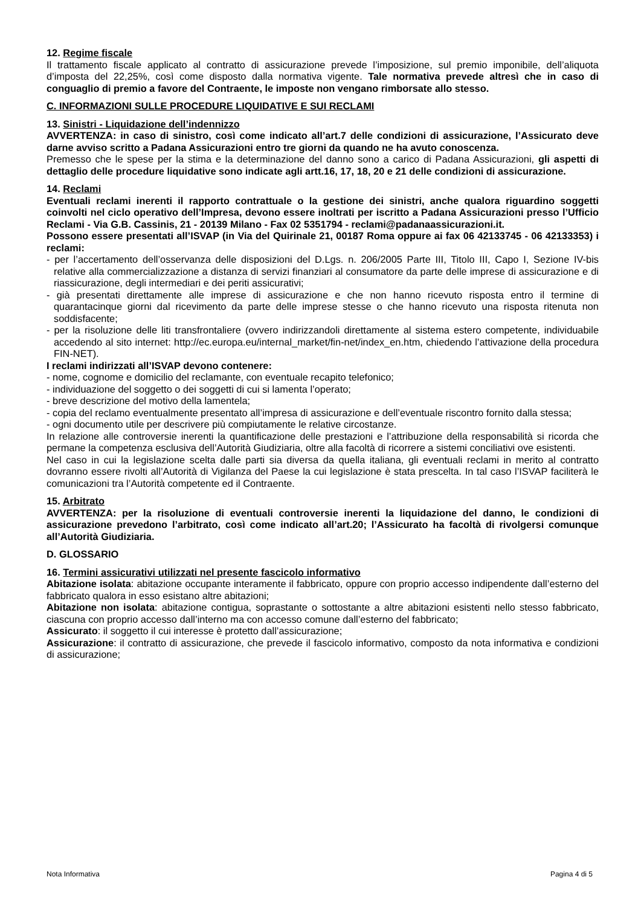12. Regime fiscale
Il trattamento fiscale applicato al contratto di assicurazione prevede l’imposizione, sul premio imponibile, dell’aliquota d’imposta del 22,25%, così come disposto dalla normativa vigente. Tale normativa prevede altresì che in caso di conguaglio di premio a favore del Contraente, le imposte non vengano rimborsate allo stesso.
C. INFORMAZIONI SULLE PROCEDURE LIQUIDATIVE E SUI RECLAMI
13. Sinistri - Liquidazione dell’indennizzo
AVVERTENZA: in caso di sinistro, così come indicato all’art.7 delle condizioni di assicurazione, l’Assicurato deve darne avviso scritto a Padana Assicurazioni entro tre giorni da quando ne ha avuto conoscenza.
Premesso che le spese per la stima e la determinazione del danno sono a carico di Padana Assicurazioni, gli aspetti di dettaglio delle procedure liquidative sono indicate agli artt.16, 17, 18, 20 e 21 delle condizioni di assicurazione.
14. Reclami
Eventuali reclami inerenti il rapporto contrattuale o la gestione dei sinistri, anche qualora riguardino soggetti coinvolti nel ciclo operativo dell’Impresa, devono essere inoltrati per iscritto a Padana Assicurazioni presso l’Ufficio Reclami - Via G.B. Cassinis, 21 - 20139 Milano - Fax 02 5351794 - reclami@padanaassicurazioni.it.
Possono essere presentati all’ISVAP (in Via del Quirinale 21, 00187 Roma oppure ai fax 06 42133745 - 06 42133353) i reclami:
- per l’accertamento dell’osservanza delle disposizioni del D.Lgs. n. 206/2005 Parte III, Titolo III, Capo I, Sezione IV-bis relative alla commercializzazione a distanza di servizi finanziari al consumatore da parte delle imprese di assicurazione e di riassicurazione, degli intermediari e dei periti assicurativi;
- già presentati direttamente alle imprese di assicurazione e che non hanno ricevuto risposta entro il termine di quarantacinque giorni dal ricevimento da parte delle imprese stesse o che hanno ricevuto una risposta ritenuta non soddisfacente;
- per la risoluzione delle liti transfrontaliere (ovvero indirizzandoli direttamente al sistema estero competente, individuabile accedendo al sito internet: http://ec.europa.eu/internal_market/fin-net/index_en.htm, chiedendo l’attivazione della procedura FIN-NET).
I reclami indirizzati all’ISVAP devono contenere:
- nome, cognome e domicilio del reclamante, con eventuale recapito telefonico;
- individuazione del soggetto o dei soggetti di cui si lamenta l’operato;
- breve descrizione del motivo della lamentela;
- copia del reclamo eventualmente presentato all’impresa di assicurazione e dell’eventuale riscontro fornito dalla stessa;
- ogni documento utile per descrivere più compiutamente le relative circostanze.
In relazione alle controversie inerenti la quantificazione delle prestazioni e l’attribuzione della responsabilità si ricorda che permane la competenza esclusiva dell’Autorità Giudiziaria, oltre alla facoltà di ricorrere a sistemi conciliativi ove esistenti.
Nel caso in cui la legislazione scelta dalle parti sia diversa da quella italiana, gli eventuali reclami in merito al contratto dovranno essere rivolti all’Autorità di Vigilanza del Paese la cui legislazione è stata prescelta. In tal caso l’ISVAP faciliterà le comunicazioni tra l’Autorità competente ed il Contraente.
15. Arbitrato
AVVERTENZA: per la risoluzione di eventuali controversie inerenti la liquidazione del danno, le condizioni di assicurazione prevedono l’arbitrato, così come indicato all’art.20; l’Assicurato ha facoltà di rivolgersi comunque all’Autorità Giudiziaria.
D. GLOSSARIO
16. Termini assicurativi utilizzati nel presente fascicolo informativo
Abitazione isolata: abitazione occupante interamente il fabbricato, oppure con proprio accesso indipendente dall’esterno del fabbricato qualora in esso esistano altre abitazioni;
Abitazione non isolata: abitazione contigua, soprastante o sottostante a altre abitazioni esistenti nello stesso fabbricato, ciascuna con proprio accesso dall’interno ma con accesso comune dall’esterno del fabbricato;
Assicurato: il soggetto il cui interesse è protetto dall’assicurazione;
Assicurazione: il contratto di assicurazione, che prevede il fascicolo informativo, composto da nota informativa e condizioni di assicurazione;
Nota Informativa Pagina 4 di 5